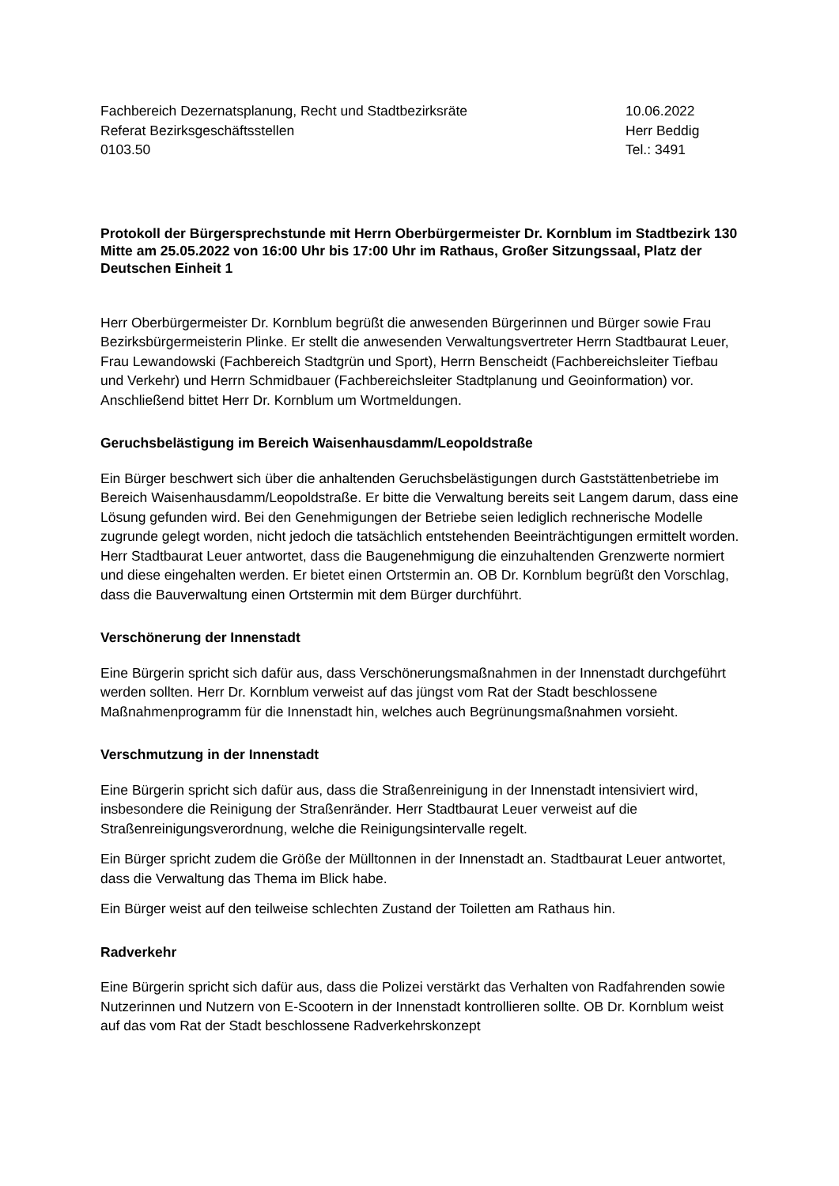Fachbereich Dezernatsplanung, Recht und Stadtbezirksräte
Referat Bezirksgeschäftsstellen
0103.50
10.06.2022
Herr Beddig
Tel.: 3491
Protokoll der Bürgersprechstunde mit Herrn Oberbürgermeister Dr. Kornblum im Stadtbezirk 130 Mitte am 25.05.2022 von 16:00 Uhr bis 17:00 Uhr im Rathaus, Großer Sitzungssaal, Platz der Deutschen Einheit 1
Herr Oberbürgermeister Dr. Kornblum begrüßt die anwesenden Bürgerinnen und Bürger sowie Frau Bezirksbürgermeisterin Plinke. Er stellt die anwesenden Verwaltungsvertreter Herrn Stadtbaurat Leuer, Frau Lewandowski (Fachbereich Stadtgrün und Sport), Herrn Benscheidt (Fachbereichsleiter Tiefbau und Verkehr) und Herrn Schmidbauer (Fachbereichsleiter Stadtplanung und Geoinformation) vor. Anschließend bittet Herr Dr. Kornblum um Wortmeldungen.
Geruchsbelästigung im Bereich Waisenhausdamm/Leopoldstraße
Ein Bürger beschwert sich über die anhaltenden Geruchsbelästigungen durch Gaststättenbetriebe im Bereich Waisenhausdamm/Leopoldstraße. Er bitte die Verwaltung bereits seit Langem darum, dass eine Lösung gefunden wird. Bei den Genehmigungen der Betriebe seien lediglich rechnerische Modelle zugrunde gelegt worden, nicht jedoch die tatsächlich entstehenden Beeinträchtigungen ermittelt worden. Herr Stadtbaurat Leuer antwortet, dass die Baugenehmigung die einzuhaltenden Grenzwerte normiert und diese eingehalten werden. Er bietet einen Ortstermin an. OB Dr. Kornblum begrüßt den Vorschlag, dass die Bauverwaltung einen Ortstermin mit dem Bürger durchführt.
Verschönerung der Innenstadt
Eine Bürgerin spricht sich dafür aus, dass Verschönerungsmaßnahmen in der Innenstadt durchgeführt werden sollten. Herr Dr. Kornblum verweist auf das jüngst vom Rat der Stadt beschlossene Maßnahmenprogramm für die Innenstadt hin, welches auch Begrünungsmaßnahmen vorsieht.
Verschmutzung in der Innenstadt
Eine Bürgerin spricht sich dafür aus, dass die Straßenreinigung in der Innenstadt intensiviert wird, insbesondere die Reinigung der Straßenränder. Herr Stadtbaurat Leuer verweist auf die Straßenreinigungsverordnung, welche die Reinigungsintervalle regelt.
Ein Bürger spricht zudem die Größe der Mülltonnen in der Innenstadt an. Stadtbaurat Leuer antwortet, dass die Verwaltung das Thema im Blick habe.
Ein Bürger weist auf den teilweise schlechten Zustand der Toiletten am Rathaus hin.
Radverkehr
Eine Bürgerin spricht sich dafür aus, dass die Polizei verstärkt das Verhalten von Radfahrenden sowie Nutzerinnen und Nutzern von E-Scootern in der Innenstadt kontrollieren sollte. OB Dr. Kornblum weist auf das vom Rat der Stadt beschlossene Radverkehrskonzept